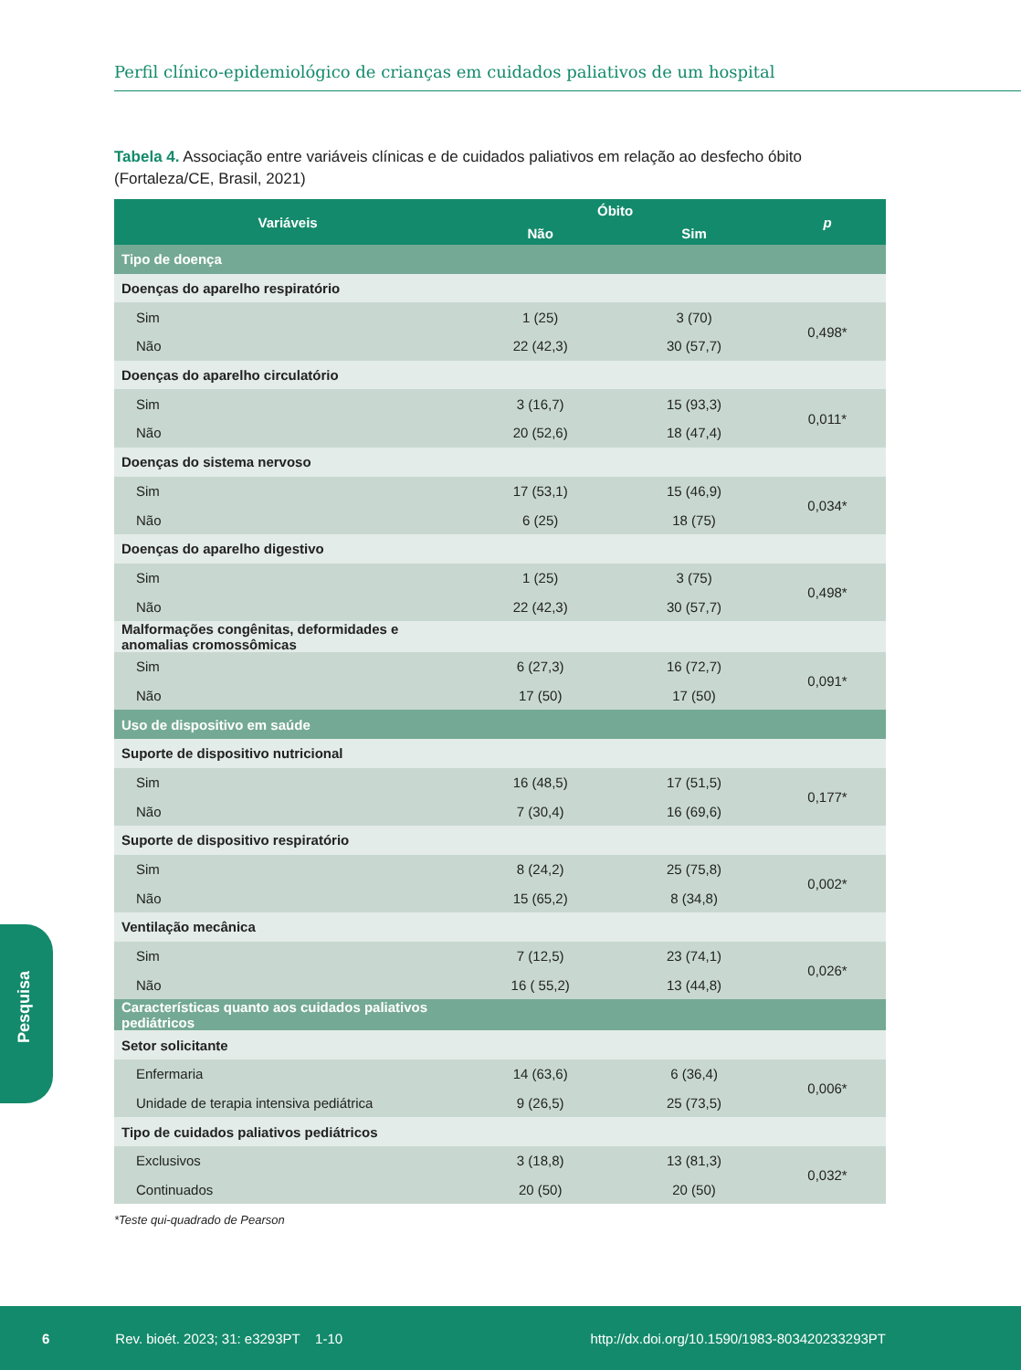Perfil clínico-epidemiológico de crianças em cuidados paliativos de um hospital
Tabela 4. Associação entre variáveis clínicas e de cuidados paliativos em relação ao desfecho óbito (Fortaleza/CE, Brasil, 2021)
| Variáveis | Óbito | | p |
| --- | --- | --- | --- |
| | Não | Sim | |
| Tipo de doença | | | |
| Doenças do aparelho respiratório | | | |
| Sim | 1 (25) | 3 (70) | 0,498* |
| Não | 22 (42,3) | 30 (57,7) | |
| Doenças do aparelho circulatório | | | |
| Sim | 3 (16,7) | 15 (93,3) | 0,011* |
| Não | 20 (52,6) | 18 (47,4) | |
| Doenças do sistema nervoso | | | |
| Sim | 17 (53,1) | 15 (46,9) | 0,034* |
| Não | 6 (25) | 18 (75) | |
| Doenças do aparelho digestivo | | | |
| Sim | 1 (25) | 3 (75) | 0,498* |
| Não | 22 (42,3) | 30 (57,7) | |
| Malformações congênitas, deformidades e anomalias cromossômicas | | | |
| Sim | 6 (27,3) | 16 (72,7) | 0,091* |
| Não | 17 (50) | 17 (50) | |
| Uso de dispositivo em saúde | | | |
| Suporte de dispositivo nutricional | | | |
| Sim | 16 (48,5) | 17 (51,5) | 0,177* |
| Não | 7 (30,4) | 16 (69,6) | |
| Suporte de dispositivo respiratório | | | |
| Sim | 8 (24,2) | 25 (75,8) | 0,002* |
| Não | 15 (65,2) | 8 (34,8) | |
| Ventilação mecânica | | | |
| Sim | 7 (12,5) | 23 (74,1) | 0,026* |
| Não | 16 ( 55,2) | 13 (44,8) | |
| Características quanto aos cuidados paliativos pediátricos | | | |
| Setor solicitante | | | |
| Enfermaria | 14 (63,6) | 6 (36,4) | 0,006* |
| Unidade de terapia intensiva pediátrica | 9 (26,5) | 25 (73,5) | |
| Tipo de cuidados paliativos pediátricos | | | |
| Exclusivos | 3 (18,8) | 13 (81,3) | 0,032* |
| Continuados | 20 (50) | 20 (50) | |
*Teste qui-quadrado de Pearson
Pesquisa
6 Rev. bioét. 2023; 31: e3293PT 1-10 http://dx.doi.org/10.1590/1983-803420233293PT